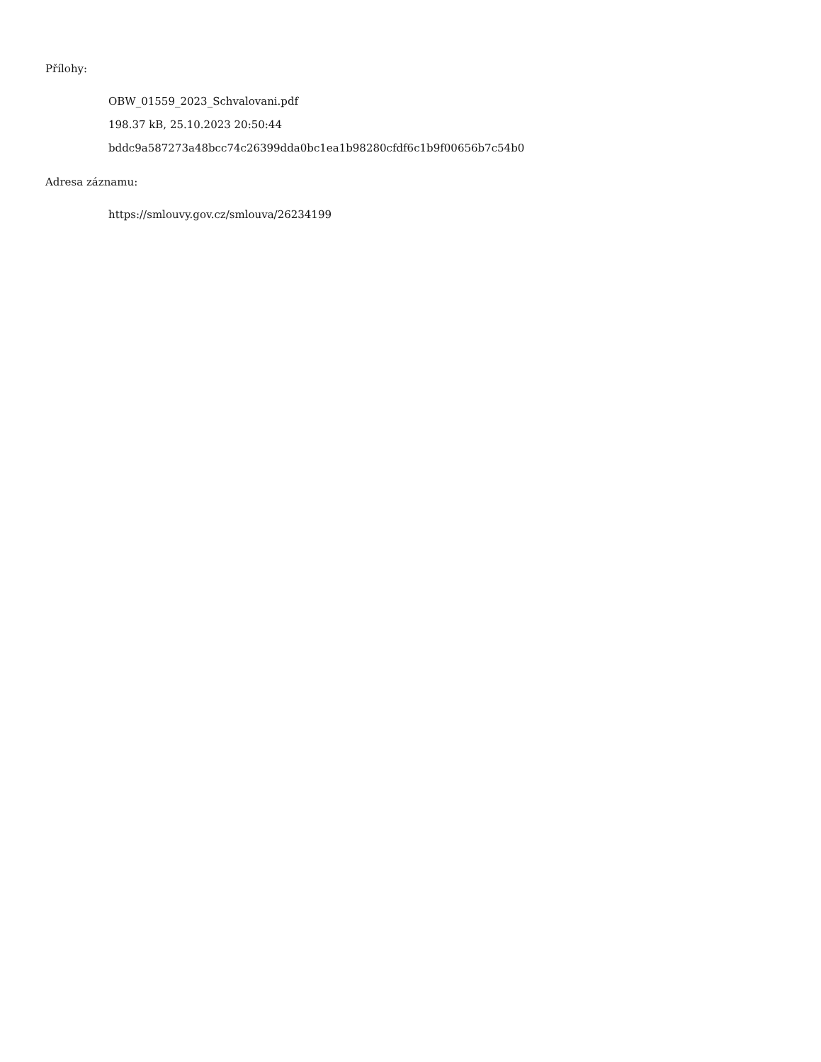Přílohy:
OBW_01559_2023_Schvalovani.pdf
198.37 kB, 25.10.2023 20:50:44
bddc9a587273a48bcc74c26399dda0bc1ea1b98280cfdf6c1b9f00656b7c54b0
Adresa záznamu:
https://smlouvy.gov.cz/smlouva/26234199